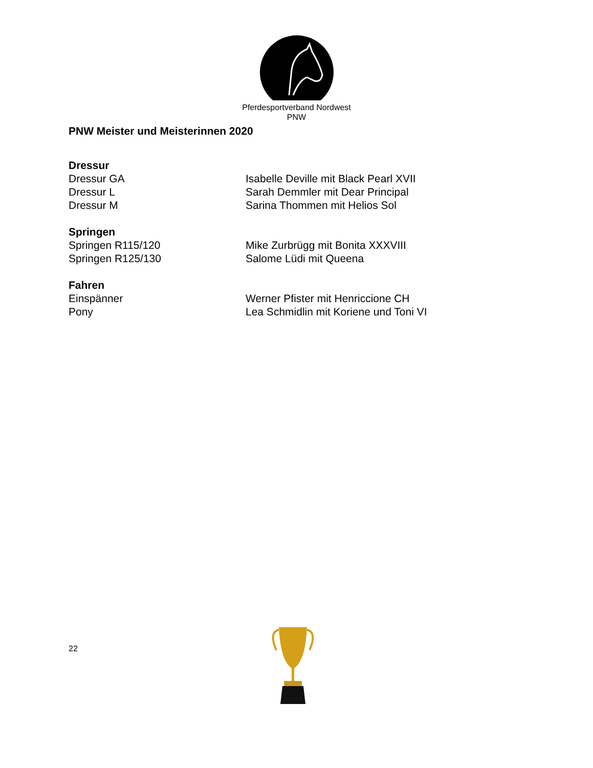Pferdesportverband Nordwest
PNW
PNW Meister und Meisterinnen 2020
Dressur
Dressur GA Isabelle Deville mit Black Pearl XVII
Dressur L Sarah Demmler mit Dear Principal
Dressur M Sarina Thommen mit Helios Sol
Springen
Springen R115/120 Mike Zurbrügg mit Bonita XXXVIII
Springen R125/130 Salome Lüdi mit Queena
Fahren
Einspänner Werner Pfister mit Henriccione CH
Pony Lea Schmidlin mit Koriene und Toni VI
22